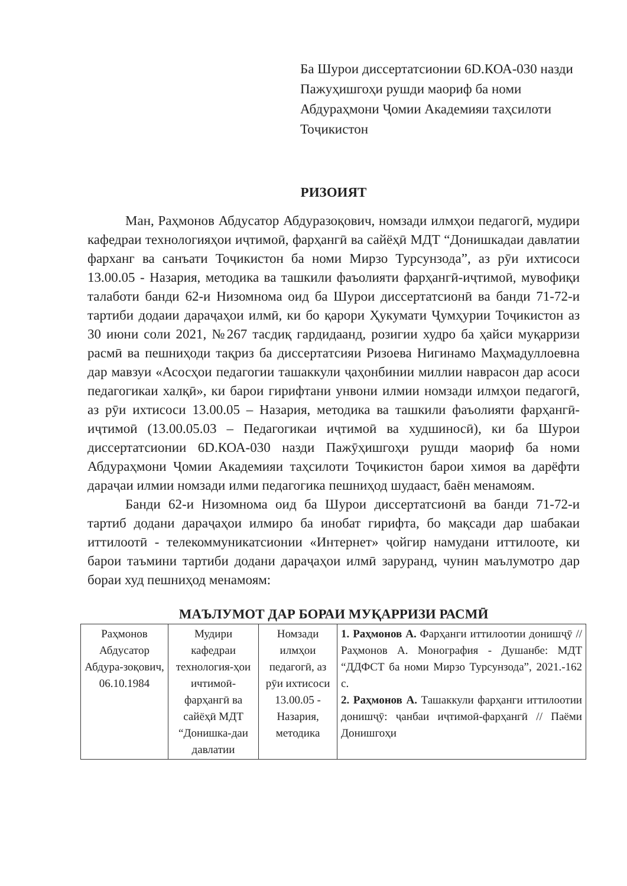Ба Шурои диссертатсионии 6D.КОА-030 назди Пажуҳишгоҳи рушди маориф ба номи Абдураҳмони Ҷомии Академияи таҳсилоти Тоҷикистон
РИЗОИЯТ
Ман, Раҳмонов Абдусатор Абдуразоқович, номзади илмҳои педагогӣ, мудири кафедраи технологияҳои иҷтимоӣ, фарҳангӣ ва сайёҳӣ МДТ “Донишкадаи давлатии фарханг ва санъати Тоҷикистон ба номи Мирзо Турсунзода”, аз рӯи ихтисоси 13.00.05 - Назария, методика ва ташкили фаъолияти фарҳангӣ-иҷтимоӣ, мувофиқи талаботи банди 62-и Низомнома оид ба Шурои диссертатсионӣ ва банди 71-72-и тартиби додаии дараҷаҳои илмӣ, ки бо қарори Ҳукумати Ҷумҳурии Тоҷикистон аз 30 июни соли 2021, №267 тасдиқ гардидаанд, розигии худро ба ҳайси муқарризи расмӣ ва пешниҳоди тақриз ба диссертатсияи Ризоева Нигинамо Маҳмадуллоевна дар мавзуи «Асосҳои педагогии ташаккули ҷаҳонбинии миллии наврасон дар асоси педагогикаи халқӣ», ки барои гирифтани унвони илмии номзади илмҳои педагогӣ, аз рӯи ихтисоси 13.00.05 – Назария, методика ва ташкили фаъолияти фарҳангӣ-иҷтимоӣ (13.00.05.03 – Педагогикаи иҷтимоӣ ва худшиносӣ), ки ба Шурои диссертатсионии 6D.КОА-030 назди Пажӯҳишгоҳи рушди маориф ба номи Абдураҳмони Ҷомии Академияи таҳсилоти Тоҷикистон барои химоя ва дарёфти дараҷаи илмии номзади илми педагогика пешниҳод шудааст, баён менамоям.
Банди 62-и Низомнома оид ба Шурои диссертатсионӣ ва банди 71-72-и тартиб додани дараҷаҳои илмиро ба инобат гирифта, бо мақсади дар шабакаи иттилоотӣ - телекоммуникатсионии «Интернет» ҷойгир намудани иттилооте, ки барои таъмини тартиби додани дараҷаҳои илмӣ заруранд, чунин маълумотро дар бораи худ пешниҳод менамоям:
МАЪЛУМОТ ДАР БОРАИ МУҚАРРИЗИ РАСМӢ
| Раҳмонов Абдусатор Абдура-зоқович, 06.10.1984 | Мудири кафедраи технология-ҳои ичтимоӣ-фарҳангӣ ва сайёҳӣ МДТ “Донишка-даи давлатии | Номзади илмҳои педагогӣ, аз рӯи ихтисоси 13.00.05 - Назария, методика | 1. Раҳмонов А. Фарҳанги иттилоотии донишҷӯ // Раҳмонов А. Монография - Душанбе: МДТ “ДДФСТ ба номи Мирзо Турсунзода”, 2021.-162 с. 2. Раҳмонов А. Ташаккули фарҳанги иттилоотии донишҷӯ: ҷанбаи иҷтимоӣ-фарҳангӣ // Паёми Донишгоҳи |